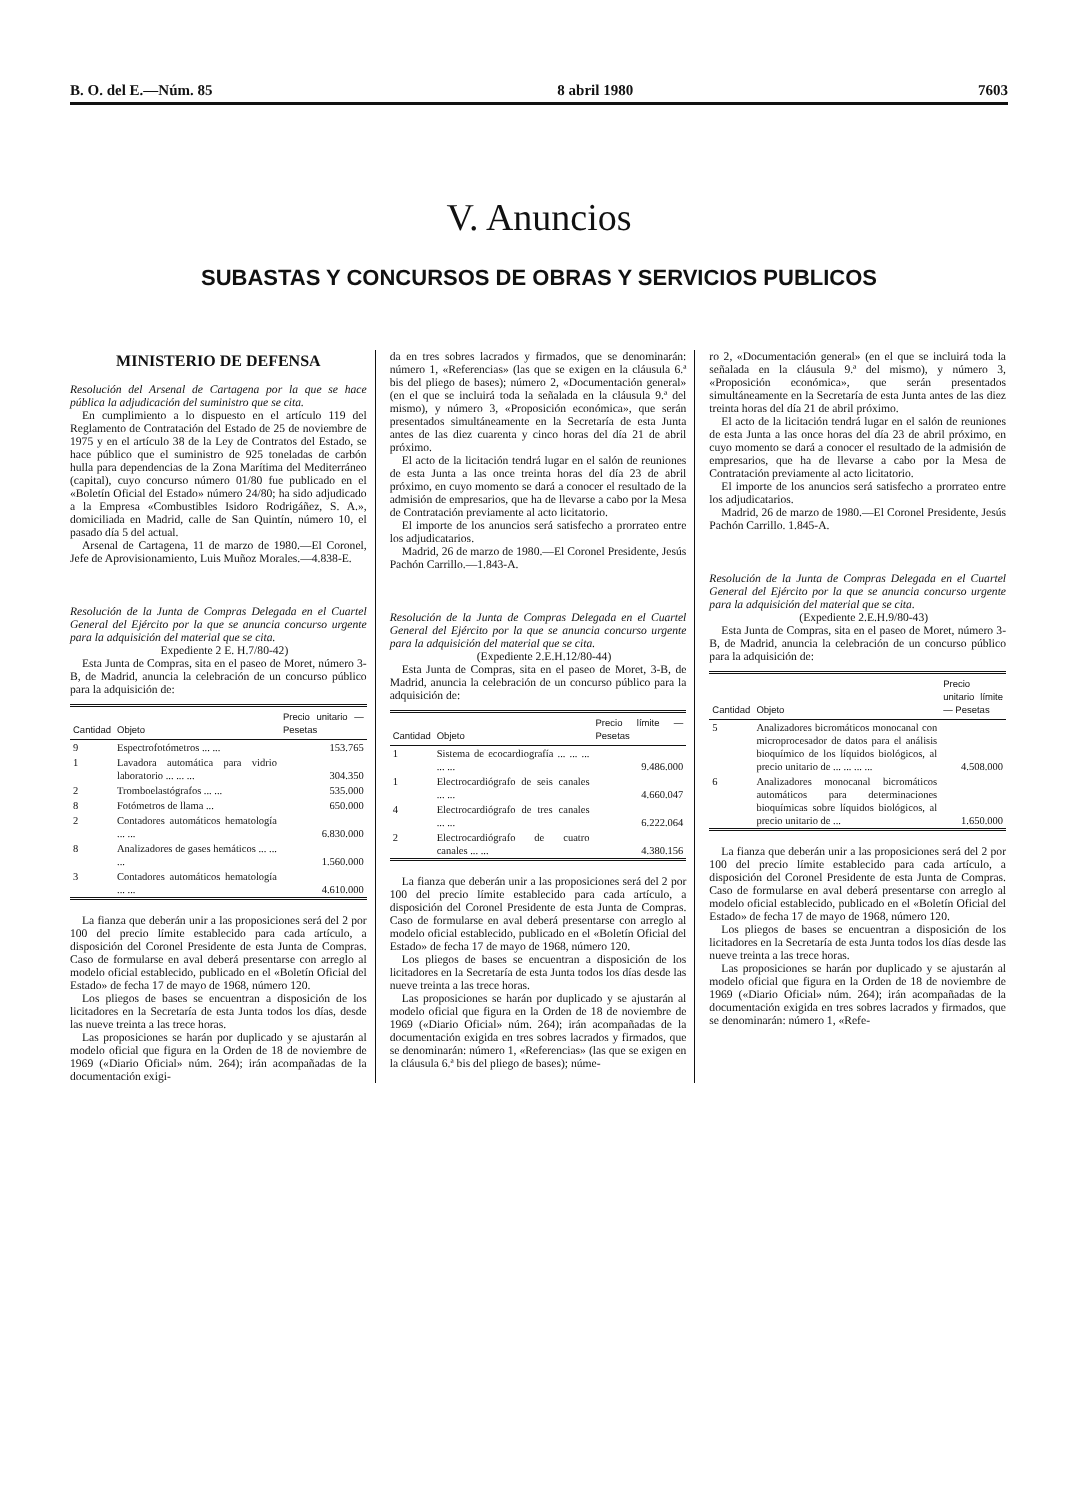B. O. del E.—Núm. 85 8 abril 1980 7603
V. Anuncios
SUBASTAS Y CONCURSOS DE OBRAS Y SERVICIOS PUBLICOS
MINISTERIO DE DEFENSA
Resolución del Arsenal de Cartagena por la que se hace pública la adjudicación del suministro que se cita.
En cumplimiento a lo dispuesto en el artículo 119 del Reglamento de Contratación del Estado de 25 de noviembre de 1975 y en el artículo 38 de la Ley de Contratos del Estado, se hace público que el suministro de 925 toneladas de carbón hulla para dependencias de la Zona Marítima del Mediterráneo (capital), cuyo concurso número 01/80 fue publicado en el «Boletín Oficial del Estado» número 24/80; ha sido adjudicado a la Empresa «Combustibles Isidoro Rodrigáñez, S. A.», domiciliada en Madrid, calle de San Quintín, número 10, el pasado día 5 del actual.
Arsenal de Cartagena, 11 de marzo de 1980.—El Coronel, Jefe de Aprovisionamiento, Luis Muñoz Morales.—4.838-E.
Resolución de la Junta de Compras Delegada en el Cuartel General del Ejército por la que se anuncia concurso urgente para la adquisición del material que se cita.
Expediente 2 E. H.7/80-42)
Esta Junta de Compras, sita en el paseo de Moret, número 3-B, de Madrid, anuncia la celebración de un concurso público para la adquisición de:
| Cantidad | Objeto | Precio unitario — Pesetas |
| --- | --- | --- |
| 9 | Espectrofotómetros ... ... | 153.765 |
| 1 | Lavadora automática para vidrio laboratorio ... ... ... | 304.350 |
| 2 | Tromboelastógrafos ... ... | 535.000 |
| 8 | Fotómetros de llama ... | 650.000 |
| 2 | Contadores automáticos hematología ... ... | 6.830.000 |
| 8 | Analizadores de gases hemáticos ... ... ... | 1.560.000 |
| 3 | Contadores automáticos hematología ... ... | 4.610.000 |
La fianza que deberán unir a las proposiciones será del 2 por 100 del precio límite establecido para cada artículo, a disposición del Coronel Presidente de esta Junta de Compras. Caso de formularse en aval deberá presentarse con arreglo al modelo oficial establecido, publicado en el «Boletín Oficial del Estado» de fecha 17 de mayo de 1968, número 120.
Los pliegos de bases se encuentran a disposición de los licitadores en la Secretaría de esta Junta todos los días, desde las nueve treinta a las trece horas.
Las proposiciones se harán por duplicado y se ajustarán al modelo oficial que figura en la Orden de 18 de noviembre de 1969 («Diario Oficial» núm. 264); irán acompañadas de la documentación exigi-
da en tres sobres lacrados y firmados, que se denominarán: número 1, «Referencias» (las que se exigen en la cláusula 6.ª bis del pliego de bases); número 2, «Documentación general» (en el que se incluirá toda la señalada en la cláusula 9.ª del mismo), y número 3, «Proposición económica», que serán presentados simultáneamente en la Secretaría de esta Junta antes de las diez cuarenta y cinco horas del día 21 de abril próximo.
El acto de la licitación tendrá lugar en el salón de reuniones de esta Junta a las once treinta horas del día 23 de abril próximo, en cuyo momento se dará a conocer el resultado de la admisión de empresarios, que ha de llevarse a cabo por la Mesa de Contratación previamente al acto licitatorio.
El importe de los anuncios será satisfecho a prorrateo entre los adjudicatarios.
Madrid, 26 de marzo de 1980.—El Coronel Presidente, Jesús Pachón Carrillo.—1.843-A.
Resolución de la Junta de Compras Delegada en el Cuartel General del Ejército por la que se anuncia concurso urgente para la adquisición del material que se cita.
(Expediente 2.E.H.12/80-44)
Esta Junta de Compras, sita en el paseo de Moret, 3-B, de Madrid, anuncia la celebración de un concurso público para la adquisición de:
| Cantidad | Objeto | Precio límite — Pesetas |
| --- | --- | --- |
| 1 | Sistema de ecocardiografía ... ... ... ... ... | 9.486.000 |
| 1 | Electrocardiógrafo de seis canales ... ... | 4.660.047 |
| 4 | Electrocardiógrafo de tres canales ... ... | 6.222.064 |
| 2 | Electrocardiógrafo de cuatro canales ... ... | 4.380.156 |
La fianza que deberán unir a las proposiciones será del 2 por 100 del precio límite establecido para cada artículo, a disposición del Coronel Presidente de esta Junta de Compras. Caso de formularse en aval deberá presentarse con arreglo al modelo oficial establecido, publicado en el «Boletín Oficial del Estado» de fecha 17 de mayo de 1968, número 120.
Los pliegos de bases se encuentran a disposición de los licitadores en la Secretaría de esta Junta todos los días desde las nueve treinta a las trece horas.
Las proposiciones se harán por duplicado y se ajustarán al modelo oficial que figura en la Orden de 18 de noviembre de 1969 («Diario Oficial» núm. 264); irán acompañadas de la documentación exigida en tres sobres lacrados y firmados, que se denominarán: número 1, «Referencias» (las que se exigen en la cláusula 6.ª bis del pliego de bases); núme-
ro 2, «Documentación general» (en el que se incluirá toda la señalada en la cláusula 9.ª del mismo), y número 3, «Proposición económica», que serán presentados simultáneamente en la Secretaría de esta Junta antes de las diez treinta horas del día 21 de abril próximo.
El acto de la licitación tendrá lugar en el salón de reuniones de esta Junta a las once horas del día 23 de abril próximo, en cuyo momento se dará a conocer el resultado de la admisión de empresarios, que ha de llevarse a cabo por la Mesa de Contratación previamente al acto licitatorio.
El importe de los anuncios será satisfecho a prorrateo entre los adjudicatarios.
Madrid, 26 de marzo de 1980.—El Coronel Presidente, Jesús Pachón Carrillo. 1.845-A.
Resolución de la Junta de Compras Delegada en el Cuartel General del Ejército por la que se anuncia concurso urgente para la adquisición del material que se cita.
(Expediente 2.E.H.9/80-43)
Esta Junta de Compras, sita en el paseo de Moret, número 3-B, de Madrid, anuncia la celebración de un concurso público para la adquisición de:
| Cantidad | Objeto | Precio unitario límite — Pesetas |
| --- | --- | --- |
| 5 | Analizadores bicromáticos monocanal con microprocesador de datos para el análisis bioquímico de los líquidos biológicos, al precio unitario de ... ... ... ... | 4.508.000 |
| 6 | Analizadores monocanal bicromáticos automáticos para determinaciones bioquímicas sobre líquidos biológicos, al precio unitario de ... | 1.650.000 |
La fianza que deberán unir a las proposiciones será del 2 por 100 del precio límite establecido para cada artículo, a disposición del Coronel Presidente de esta Junta de Compras. Caso de formularse en aval deberá presentarse con arreglo al modelo oficial establecido, publicado en el «Boletín Oficial del Estado» de fecha 17 de mayo de 1968, número 120.
Los pliegos de bases se encuentran a disposición de los licitadores en la Secretaría de esta Junta todos los días desde las nueve treinta a las trece horas.
Las proposiciones se harán por duplicado y se ajustarán al modelo oficial que figura en la Orden de 18 de noviembre de 1969 («Diario Oficial» núm. 264); irán acompañadas de la documentación exigida en tres sobres lacrados y firmados, que se denominarán: número 1, «Refe-